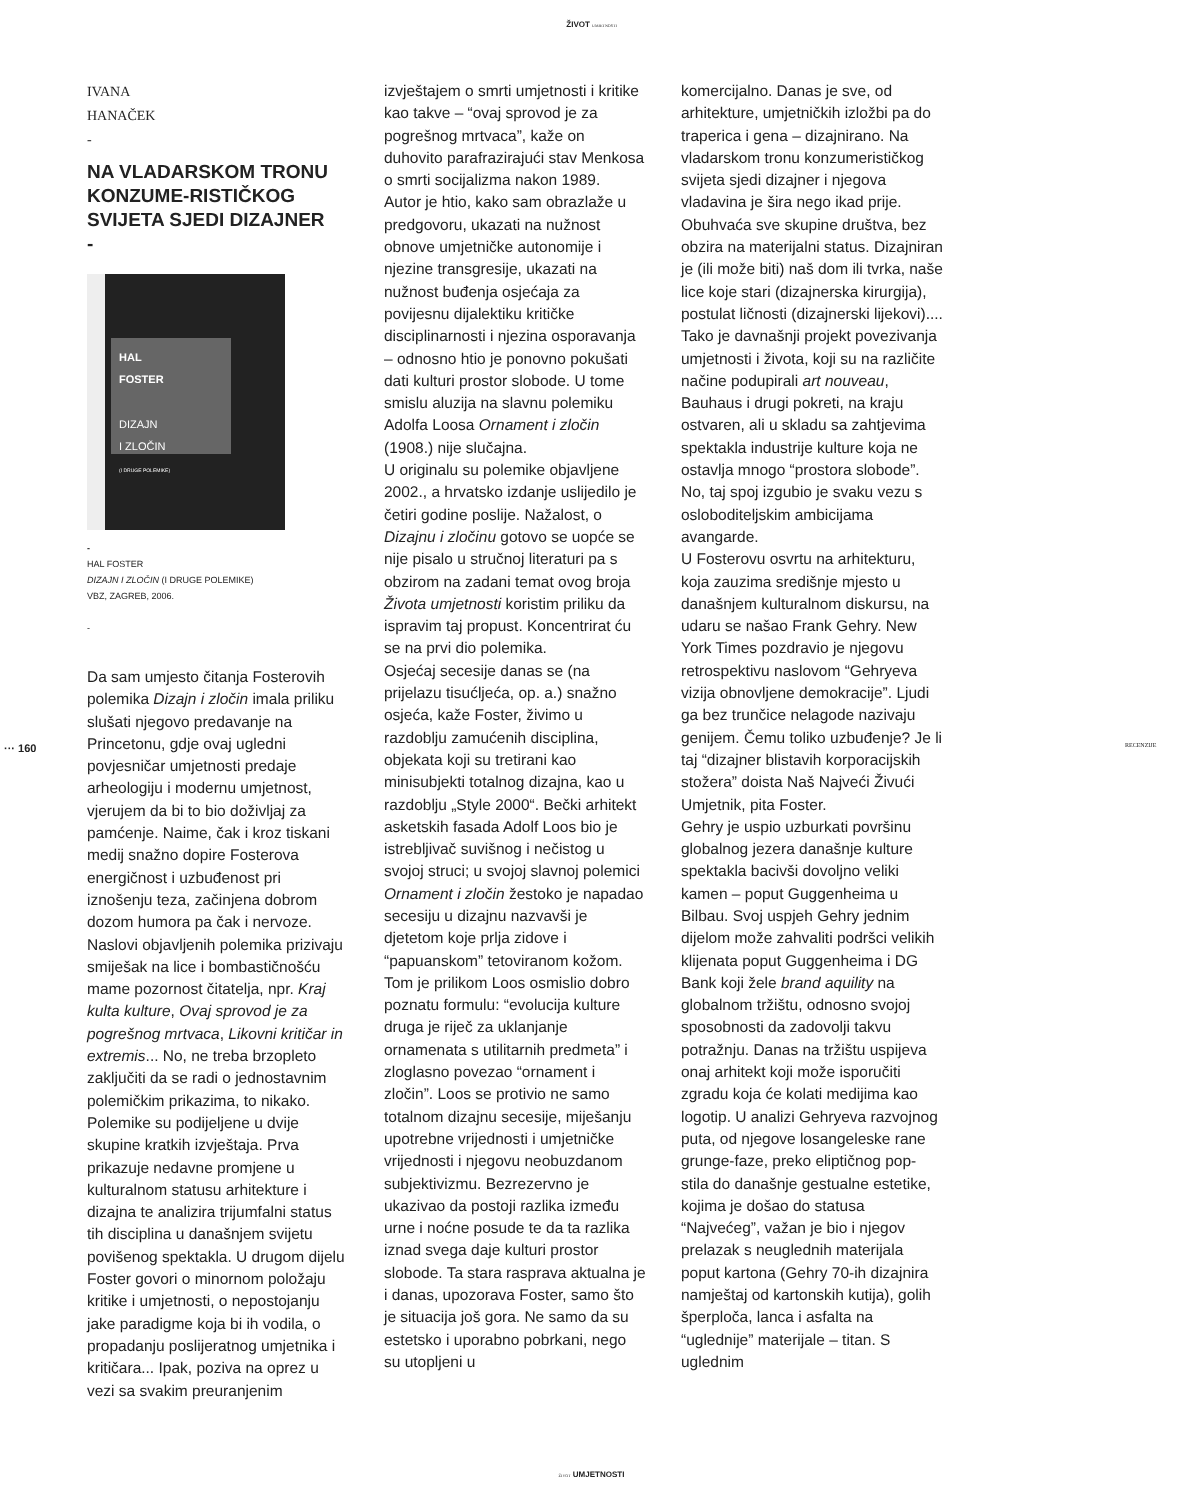ŽIVOT UMJETNOSTI
··· 160 RECENZIJE
IVANA
HANAČEK
-
NA VLADARSKOM TRONU KONZUME-RISTIČKOG SVIJETA SJEDI DIZAJNER
-
HAL
FOSTER
DIZAJN
I ZLOČIN
(I DRUGE POLEMIKE)
-
HAL FOSTER
DIZAJN I ZLOČIN (I DRUGE POLEMIKE)
VBZ, ZAGREB, 2006.
-
Da sam umjesto čitanja Fosterovih polemika Dizajn i zločin imala priliku slušati njegovo predavanje na Princetonu, gdje ovaj ugledni povjesničar umjetnosti predaje arheologiju i modernu umjetnost, vjerujem da bi to bio doživljaj za pamćenje. Naime, čak i kroz tiskani medij snažno dopire Fosterova energičnost i uzbuđenost pri iznošenju teza, začinjena dobrom dozom humora pa čak i nervoze. Naslovi objavljenih polemika prizivaju smiješak na lice i bombastičnošću mame pozornost čitatelja, npr. Kraj kulta kulture, Ovaj sprovod je za pogrešnog mrtvaca, Likovni kritičar in extremis... No, ne treba brzopleto zaključiti da se radi o jednostavnim polemičkim prikazima, to nikako. Polemike su podijeljene u dvije skupine kratkih izvještaja. Prva prikazuje nedavne promjene u kulturalnom statusu arhitekture i dizajna te analizira trijumfalni status tih disciplina u današnjem svijetu povišenog spektakla. U drugom dijelu Foster govori o minornom položaju kritike i umjetnosti, o nepostojanju jake paradigme koja bi ih vodila, o propadanju poslijeratnog umjetnika i kritičara... Ipak, poziva na oprez u vezi sa svakim preuranjenim
izvještajem o smrti umjetnosti i kritike kao takve – “ovaj sprovod je za pogrešnog mrtvaca”, kaže on duhovito parafrazirajući stav Menkosa o smrti socijalizma nakon 1989.
Autor je htio, kako sam obrazlaže u predgovoru, ukazati na nužnost obnove umjetničke autonomije i njezine transgresije, ukazati na nužnost buđenja osjećaja za povijesnu dijalektiku kritičke disciplinarnosti i njezina osporavanja – odnosno htio je ponovno pokušati dati kulturi prostor slobode. U tome smislu aluzija na slavnu polemiku Adolfa Loosa Ornament i zločin (1908.) nije slučajna.
U originalu su polemike objavljene 2002., a hrvatsko izdanje uslijedilo je četiri godine poslije. Nažalost, o Dizajnu i zločinu gotovo se uopće se nije pisalo u stručnoj literaturi pa s obzirom na zadani temat ovog broja Života umjetnosti koristim priliku da ispravim taj propust. Koncentrirat ću se na prvi dio polemika.
Osjećaj secesije danas se (na prijelazu tisućljeća, op. a.) snažno osjeća, kaže Foster, živimo u razdoblju zamućenih disciplina, objekata koji su tretirani kao minisubjekti totalnog dizajna, kao u razdoblju „Style 2000“. Bečki arhitekt asketskih fasada Adolf Loos bio je istrebljivač suvišnog i nečistog u svojoj struci; u svojoj slavnoj polemici Ornament i zločin žestoko je napadao secesiju u dizajnu nazvavši je djetetom koje prlja zidove i “papuanskom” tetoviranom kožom. Tom je prilikom Loos osmislio dobro poznatu formulu: “evolucija kulture druga je riječ za uklanjanje ornamenata s utilitarnih predmeta” i zloglasno povezao “ornament i zločin”. Loos se protivio ne samo totalnom dizajnu secesije, miješanju upotrebne vrijednosti i umjetničke vrijednosti i njegovu neobuzdanom subjektivizmu. Bezrezervno je ukazivao da postoji razlika između urne i noćne posude te da ta razlika iznad svega daje kulturi prostor slobode. Ta stara rasprava aktualna je i danas, upozorava Foster, samo što je situacija još gora. Ne samo da su estetsko i uporabno pobrkani, nego su utopljeni u
komercijalno. Danas je sve, od arhitekture, umjetničkih izložbi pa do traperica i gena – dizajnirano. Na vladarskom tronu konzumerističkog svijeta sjedi dizajner i njegova vladavina je šira nego ikad prije. Obuhvaća sve skupine društva, bez obzira na materijalni status. Dizajniran je (ili može biti) naš dom ili tvrka, naše lice koje stari (dizajnerska kirurgija), postulat ličnosti (dizajnerski lijekovi).... Tako je davnašnji projekt povezivanja umjetnosti i života, koji su na različite načine podupirali art nouveau, Bauhaus i drugi pokreti, na kraju ostvaren, ali u skladu sa zahtjevima spektakla industrije kulture koja ne ostavlja mnogo “prostora slobode”. No, taj spoj izgubio je svaku vezu s osloboditeljskim ambicijama avangarde.
U Fosterovu osvrtu na arhitekturu, koja zauzima središnje mjesto u današnjem kulturalnom diskursu, na udaru se našao Frank Gehry. New York Times pozdravio je njegovu retrospektivu naslovom “Gehryeva vizija obnovljene demokracije”. Ljudi ga bez trunčice nelagode nazivaju genijem. Čemu toliko uzbuđenje? Je li taj “dizajner blistavih korporacijskih stožera” doista Naš Najveći Živući Umjetnik, pita Foster.
Gehry je uspio uzburkati površinu globalnog jezera današnje kulture spektakla bacivši dovoljno veliki kamen – poput Guggenheima u Bilbau. Svoj uspjeh Gehry jednim dijelom može zahvaliti podršci velikih klijenata poput Guggenheima i DG Bank koji žele brand aquility na globalnom tržištu, odnosno svojoj sposobnosti da zadovolji takvu potražnju. Danas na tržištu uspijeva onaj arhitekt koji može isporučiti zgradu koja će kolati medijima kao logotip. U analizi Gehryeva razvojnog puta, od njegove losangeleske rane grunge-faze, preko eliptičnog pop-stila do današnje gestualne estetike, kojima je došao do statusa “Najvećeg”, važan je bio i njegov prelazak s neuglednih materijala poput kartona (Gehry 70-ih dizajnira namještaj od kartonskih kutija), golih šperploča, lanca i asfalta na “uglednije” materijale – titan. S uglednim
ŽIVOT UMJETNOSTI